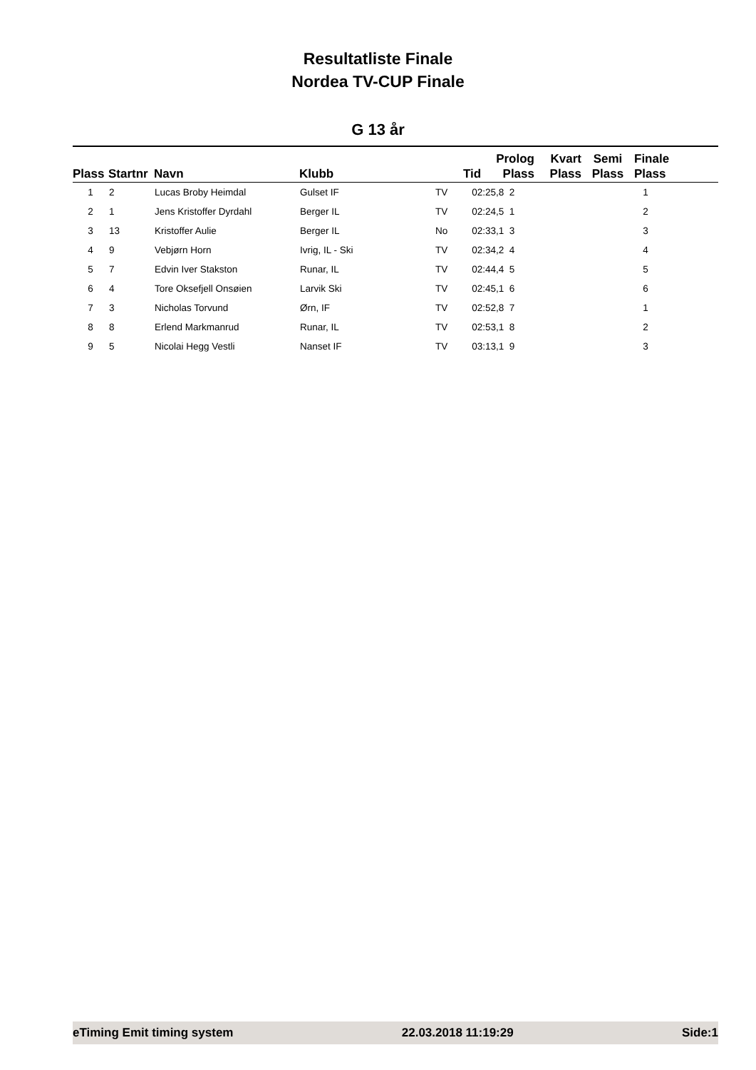Resultatliste Finale
Nordea TV-CUP Finale
G 13 år
| Plass | Startnr | Navn | Klubb | | Tid | Prolog Plass | Kvart Plass | Semi Plass | Finale Plass |
| --- | --- | --- | --- | --- | --- | --- | --- | --- | --- |
| 1 | 2 | Lucas Broby Heimdal | Gulset IF | TV | 02:25,8 2 | | | | 1 |
| 2 | 1 | Jens Kristoffer Dyrdahl | Berger IL | TV | 02:24,5 1 | | | | 2 |
| 3 | 13 | Kristoffer Aulie | Berger IL | No | 02:33,1 3 | | | | 3 |
| 4 | 9 | Vebjørn Horn | Ivrig, IL - Ski | TV | 02:34,2 4 | | | | 4 |
| 5 | 7 | Edvin Iver Stakston | Runar, IL | TV | 02:44,4 5 | | | | 5 |
| 6 | 4 | Tore Oksefjell Onsøien | Larvik Ski | TV | 02:45,1 6 | | | | 6 |
| 7 | 3 | Nicholas Torvund | Ørn, IF | TV | 02:52,8 7 | | | | 1 |
| 8 | 8 | Erlend Markmanrud | Runar, IL | TV | 02:53,1 8 | | | | 2 |
| 9 | 5 | Nicolai Hegg Vestli | Nanset IF | TV | 03:13,1 9 | | | | 3 |
eTiming Emit timing system 22.03.2018 11:19:29 Side:1